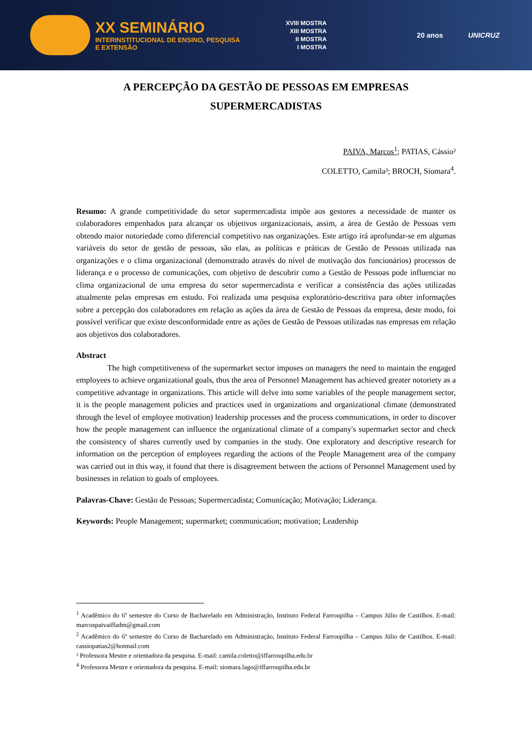XX SEMINÁRIO
INTERINSTITUCIONAL DE ENSINO, PESQUISA E EXTENSÃO
XVIII MOSTRA
XIII MOSTRA
II MOSTRA
I MOSTRA
20 anos UNICRUZ
A PERCEPÇÃO DA GESTÃO DE PESSOAS EM EMPRESAS
SUPERMERCADISTAS
PAIVA, Marcos<sup>1</sup>; PATIAS, Cássio²
COLETTO, Camila³; BROCH, Siomara<sup>4</sup>.
Resumo: A grande competitividade do setor supermercadista impõe aos gestores a necessidade de manter os colaboradores empenhados para alcançar os objetivos organizacionais, assim, a área de Gestão de Pessoas vem obtendo maior notoriedade como diferencial competitivo nas organizações. Este artigo irá aprofundar-se em algumas variáveis do setor de gestão de pessoas, são elas, as políticas e práticas de Gestão de Pessoas utilizada nas organizações e o clima organizacional (demonstrado através do nível de motivação dos funcionários) processos de liderança e o processo de comunicações, com objetivo de descobrir como a Gestão de Pessoas pode influenciar no clima organizacional de uma empresa do setor supermercadista e verificar a consistência das ações utilizadas atualmente pelas empresas em estudo. Foi realizada uma pesquisa exploratório-descritiva para obter informações sobre a percepção dos colaboradores em relação as ações da área de Gestão de Pessoas da empresa, deste modo, foi possível verificar que existe desconformidade entre as ações de Gestão de Pessoas utilizadas nas empresas em relação aos objetivos dos colaboradores.
Abstract
The high competitiveness of the supermarket sector imposes on managers the need to maintain the engaged employees to achieve organizational goals, thus the area of Personnel Management has achieved greater notoriety as a competitive advantage in organizations. This article will delve into some variables of the people management sector, it is the people management policies and practices used in organizations and organizational climate (demonstrated through the level of employee motivation) leadership processes and the process communications, in order to discover how the people management can influence the organizational climate of a company's supermarket sector and check the consistency of shares currently used by companies in the study. One exploratory and descriptive research for information on the perception of employees regarding the actions of the People Management area of the company was carried out in this way, it found that there is disagreement between the actions of Personnel Management used by businesses in relation to goals of employees.
Palavras-Chave: Gestão de Pessoas; Supermercadista; Comunicação; Motivação; Liderança.
Keywords: People Management; supermarket; communication; motivation; Leadership
<sup>1</sup> Acadêmico do 6º semestre do Curso de Bacharelado em Administração, Instituto Federal Farroupilha – Campus Júlio de Castilhos. E-mail: marcospaivaiffadm@gmail.com
<sup>2</sup> Acadêmico do 6º semestre do Curso de Bacharelado em Administração, Instituto Federal Farroupilha – Campus Júlio de Castilhos. E-mail: cassiopatias2@hotmail.com
³ Professora Mestre e orientadora da pesquisa. E-mail: camila.coletto@iffarroupilha.edu.br
<sup>4</sup> Professora Mestre e orientadora da pesquisa. E-mail: siomara.lago@iffarroupilha.edu.br